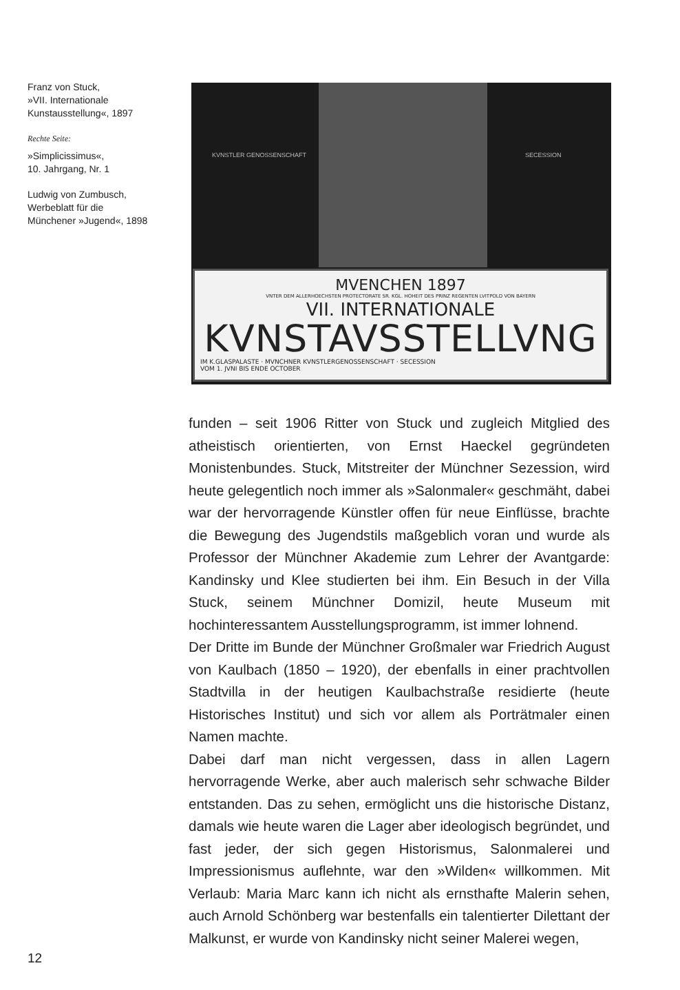Franz von Stuck,
»VII. Internationale
Kunstausstellung«, 1897
Rechte Seite:
»Simplicissimus«,
10. Jahrgang, Nr. 1
Ludwig von Zumbusch,
Werbeblatt für die
Münchener »Jugend«, 1898
KVNSTLER GENOSSENSCHAFT SECESSION
MVENCHEN 1897
VNTER DEM ALLERHOECHSTEN PROTECTORATE SR. KGL. HOHEIT DES PRINZ REGENTEN LVITPOLD VON BAYERN
VII. INTERNATIONALE
KVNSTAVSSTELLVNG
IM K.GLASPALASTE · MVNCHNER KVNSTLERGENOSSENSCHAFT · SECESSION
VOM 1. JVNI BIS ENDE OCTOBER
funden – seit 1906 Ritter von Stuck und zugleich Mitglied des atheistisch orientierten, von Ernst Haeckel gegründeten Monistenbundes. Stuck, Mitstreiter der Münchner Sezession, wird heute gelegentlich noch immer als »Salonmaler« geschmäht, dabei war der hervorragende Künstler offen für neue Einflüsse, brachte die Bewegung des Jugendstils maßgeblich voran und wurde als Professor der Münchner Akademie zum Lehrer der Avantgarde: Kandinsky und Klee studierten bei ihm. Ein Besuch in der Villa Stuck, seinem Münchner Domizil, heute Museum mit hochinteressantem Ausstellungsprogramm, ist immer lohnend.
Der Dritte im Bunde der Münchner Großmaler war Friedrich August von Kaulbach (1850 – 1920), der ebenfalls in einer prachtvollen Stadtvilla in der heutigen Kaulbachstraße residierte (heute Historisches Institut) und sich vor allem als Porträtmaler einen Namen machte.
Dabei darf man nicht vergessen, dass in allen Lagern hervorragende Werke, aber auch malerisch sehr schwache Bilder entstanden. Das zu sehen, ermöglicht uns die historische Distanz, damals wie heute waren die Lager aber ideologisch begründet, und fast jeder, der sich gegen Historismus, Salonmalerei und Impressionismus auflehnte, war den »Wilden« willkommen. Mit Verlaub: Maria Marc kann ich nicht als ernsthafte Malerin sehen, auch Arnold Schönberg war bestenfalls ein talentierter Dilettant der Malkunst, er wurde von Kandinsky nicht seiner Malerei wegen,
12